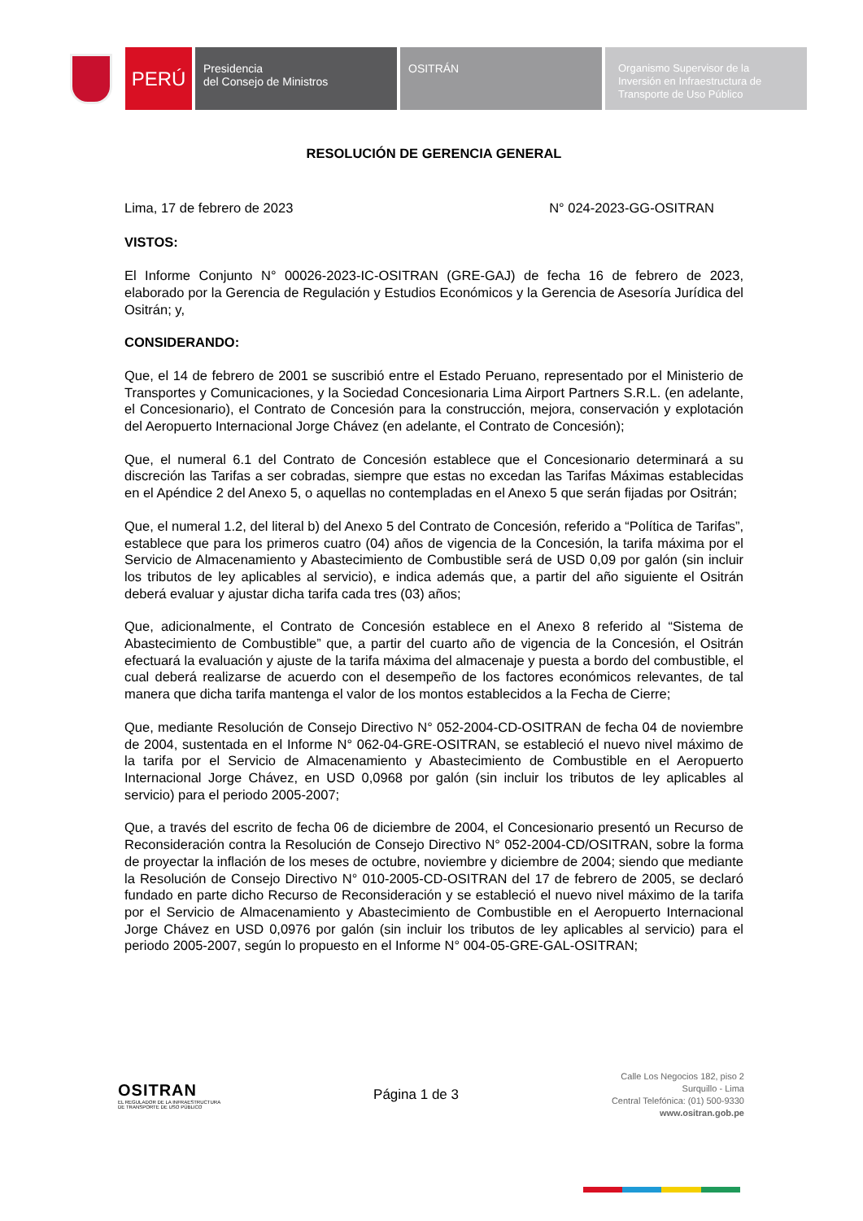PERÚ
Presidencia
del Consejo de Ministros
OSITRÁN Organismo Supervisor de la
Inversión en Infraestructura de
Transporte de Uso Público
RESOLUCIÓN DE GERENCIA GENERAL
Lima, 17 de febrero de 2023 N° 024-2023-GG-OSITRAN
VISTOS:
El Informe Conjunto N° 00026-2023-IC-OSITRAN (GRE-GAJ) de fecha 16 de febrero de 2023, elaborado por la Gerencia de Regulación y Estudios Económicos y la Gerencia de Asesoría Jurídica del Ositrán; y,
CONSIDERANDO:
Que, el 14 de febrero de 2001 se suscribió entre el Estado Peruano, representado por el Ministerio de Transportes y Comunicaciones, y la Sociedad Concesionaria Lima Airport Partners S.R.L. (en adelante, el Concesionario), el Contrato de Concesión para la construcción, mejora, conservación y explotación del Aeropuerto Internacional Jorge Chávez (en adelante, el Contrato de Concesión);
Que, el numeral 6.1 del Contrato de Concesión establece que el Concesionario determinará a su discreción las Tarifas a ser cobradas, siempre que estas no excedan las Tarifas Máximas establecidas en el Apéndice 2 del Anexo 5, o aquellas no contempladas en el Anexo 5 que serán fijadas por Ositrán;
Que, el numeral 1.2, del literal b) del Anexo 5 del Contrato de Concesión, referido a “Política de Tarifas”, establece que para los primeros cuatro (04) años de vigencia de la Concesión, la tarifa máxima por el Servicio de Almacenamiento y Abastecimiento de Combustible será de USD 0,09 por galón (sin incluir los tributos de ley aplicables al servicio), e indica además que, a partir del año siguiente el Ositrán deberá evaluar y ajustar dicha tarifa cada tres (03) años;
Que, adicionalmente, el Contrato de Concesión establece en el Anexo 8 referido al “Sistema de Abastecimiento de Combustible” que, a partir del cuarto año de vigencia de la Concesión, el Ositrán efectuará la evaluación y ajuste de la tarifa máxima del almacenaje y puesta a bordo del combustible, el cual deberá realizarse de acuerdo con el desempeño de los factores económicos relevantes, de tal manera que dicha tarifa mantenga el valor de los montos establecidos a la Fecha de Cierre;
Que, mediante Resolución de Consejo Directivo N° 052-2004-CD-OSITRAN de fecha 04 de noviembre de 2004, sustentada en el Informe N° 062-04-GRE-OSITRAN, se estableció el nuevo nivel máximo de la tarifa por el Servicio de Almacenamiento y Abastecimiento de Combustible en el Aeropuerto Internacional Jorge Chávez, en USD 0,0968 por galón (sin incluir los tributos de ley aplicables al servicio) para el periodo 2005-2007;
Que, a través del escrito de fecha 06 de diciembre de 2004, el Concesionario presentó un Recurso de Reconsideración contra la Resolución de Consejo Directivo N° 052-2004-CD/OSITRAN, sobre la forma de proyectar la inflación de los meses de octubre, noviembre y diciembre de 2004; siendo que mediante la Resolución de Consejo Directivo N° 010-2005-CD-OSITRAN del 17 de febrero de 2005, se declaró fundado en parte dicho Recurso de Reconsideración y se estableció el nuevo nivel máximo de la tarifa por el Servicio de Almacenamiento y Abastecimiento de Combustible en el Aeropuerto Internacional Jorge Chávez en USD 0,0976 por galón (sin incluir los tributos de ley aplicables al servicio) para el periodo 2005-2007, según lo propuesto en el Informe N° 004-05-GRE-GAL-OSITRAN;
OSITRAN
EL REGULADOR DE LA INFRAESTRUCTURA
DE TRANSPORTE DE USO PÚBLICO
Página 1 de 3
Calle Los Negocios 182, piso 2
Surquillo - Lima
Central Telefónica: (01) 500-9330
www.ositran.gob.pe